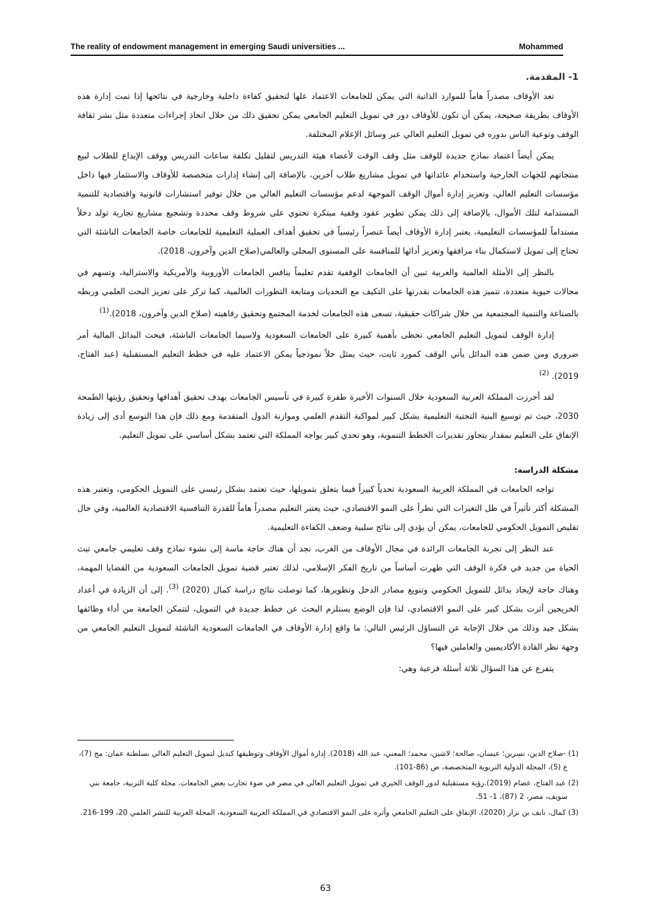The reality of endowment management in emerging Saudi universities ... Mohammed
1- المقدمة.
تعد الأوقاف مصدراً هاماً للموارد الذاتية التي يمكن للجامعات الاعتماد علها لتحقيق كفاءة داخلية وخارجية في نتائجها إذا تمت إدارة هذه الأوقاف بطريقة صحيحة، يمكن أن تكون للأوقاف دور في تمويل التعليم الجامعي يمكن تحقيق ذلك من خلال اتخاذ إجراءات متعددة مثل نشر ثقافة الوقف وتوعية الناس بدوره في تمويل التعليم العالي عبر وسائل الإعلام المختلفة.
يمكن أيضاً اعتماد نماذج جديدة للوقف مثل وقف الوقت لأعضاء هيئة التدريس لتقليل تكلفة ساعات التدريس ووقف الإبداع للطلاب لبيع منتجاتهم للجهات الخارجية واستخدام عائداتها في تمويل مشاريع طلاب آخرين، بالإضافة إلى إنشاء إدارات متخصصة للأوقاف والاستثمار فيها داخل مؤسسات التعليم العالي، وتعزيز إدارة أموال الوقف الموجهة لدعم مؤسسات التعليم العالي من خلال توفير استشارات قانونية واقتصادية للتنمية المستدامة لتلك الأموال، بالإضافة إلى ذلك يمكن تطوير عقود وقفية مبتكرة تحتوي على شروط وقف محددة وتشجيع مشاريع تجارية تولد دخلاً مستداماً للمؤسسات التعليمية، يعتبر إدارة الأوقاف أيضاً عنصراً رئيسياً في تحقيق أهداف العملية التعليمية للجامعات خاصة الجامعات الناشئة التي تحتاج إلى تمويل لاستكمال بناء مرافقها وتعزيز أدائها للمنافسة على المستوى المحلي والعالمي(صلاح الدين وآخرون، 2018).
بالنظر إلى الأمثلة العالمية والعربية تبين أن الجامعات الوقفية تقدم تعليماً ينافس الجامعات الأوروبية والأمريكية والاسترالية، وتسهم في مجالات حيوية متعددة، تتميز هذه الجامعات بقدرتها على التكيف مع التحديات ومتابعة التطورات العالمية، كما تركز على تعزيز البحث العلمي وربطه بالصناعة والتنمية المجتمعية من خلال شراكات حقيقية، تسعى هذه الجامعات لخدمة المجتمع وتحقيق رفاهيته (صلاح الدين وآخرون، 2018).<sup>(1)</sup>
إدارة الوقف لتمويل التعليم الجامعي تحظى بأهمية كبيرة على الجامعات السعودية ولاسيما الجامعات الناشئة، فبحث البدائل المالية أمر ضروري ومن ضمن هذه البدائل يأتي الوقف كمورد ثابت، حيث يمثل حلاً نموذجياً يمكن الاعتماد عليه في خطط التعليم المستقبلية (عبد الفتاح، 2019). <sup>(2)</sup>
لقد أحرزت المملكة العربية السعودية خلال السنوات الأخيرة طفرة كبيرة في تأسيس الجامعات بهدف تحقيق أهدافها وتحقيق رؤيتها الطمحة 2030، حيث تم توسيع البنية التحتية التعليمية بشكل كبير لمواكبة التقدم العلمي وموازنة الدول المتقدمة ومع ذلك فإن هذا التوسع أدى إلى زيادة الإنفاق على التعليم بمقدار يتجاوز تقديرات الخطط التنموية، وهو تحدي كبير يواجه المملكة التي تعتمد بشكل أساسي على تمويل التعليم.
مشكلة الدراسة:
تواجه الجامعات في المملكة العربية السعودية تحدياً كبيراً فيما يتعلق بتمويلها، حيث تعتمد بشكل رئيسي على التمويل الحكومي، وتعتبر هذه المشكلة أكثر تأثيراً في ظل التغيرات التي تطرأ على النمو الاقتصادي، حيث يعتبر التعليم مصدراً هاماً للقدرة التنافسية الاقتصادية العالمية، وفي حال تقليص التمويل الحكومي للجامعات، يمكن أن يؤدي إلى نتائج سلبية وضعف الكفاءة التعليمية.
عند النظر إلى تجربة الجامعات الرائدة في مجال الأوقاف من الغرب، نجد أن هناك حاجة ماسة إلى نشوء نماذج وقف تعليمي جامعي تبث الحياة من جديد في فكرة الوقف التي ظهرت أساساً من تاريخ الفكر الإسلامي، لذلك تعتبر قضية تمويل الجامعات السعودية من القضايا المهمة، وهناك حاجة لإيجاد بدائل للتمويل الحكومي وتنويع مصادر الدخل وتطويرها، كما توصلت نتائج دراسة كمال (2020) <sup>(3)</sup>. إلى أن الزيادة في أعداد الخريجين أثرت بشكل كبير على النمو الاقتصادي، لذا فإن الوضع يستلزم البحث عن خطط جديدة في التمويل، لتتمكن الجامعة من أداء وظائفها بشكل جيد وذلك من خلال الإجابة عن التساؤل الرئيس التالي: ما واقع إدارة الأوقاف في الجامعات السعودية الناشئة لتمويل التعليم الجامعي من وجهة نظر القادة الأكاديميين والعاملين فيها؟
يتفرع عن هذا السؤال ثلاثة أسئلة فرعية وهي:
(1) -صلاح الدين، نسرين؛ عيسان، صالحة؛ لاشين، محمد؛ المعني، عبد الله (2018). إدارة أموال الأوقاف وتوظيفها كبديل لتمويل التعليم العالي بسلطنة عمان: مج (7)، ع (5)، المجلة الدولية التربوية المتخصصة، ص (86-101).
(2) عبد الفتاح، عصام (2019).رؤية مستقبلية لدور الوقف الخيري في تمويل التعليم العالي في مصر في ضوء تجارب بعض الجامعات. مجلة كلية التربية، جامعة بني سويف، مصر، 2 (87)، 1- 51.
(3) كمال، نايف بن نزار (2020). الإنفاق على التعليم الجامعي وأثره على النمو الاقتصادي في المملكة العربية السعودية، المجلة العربية للنشر العلمي 20، 199-216.
63